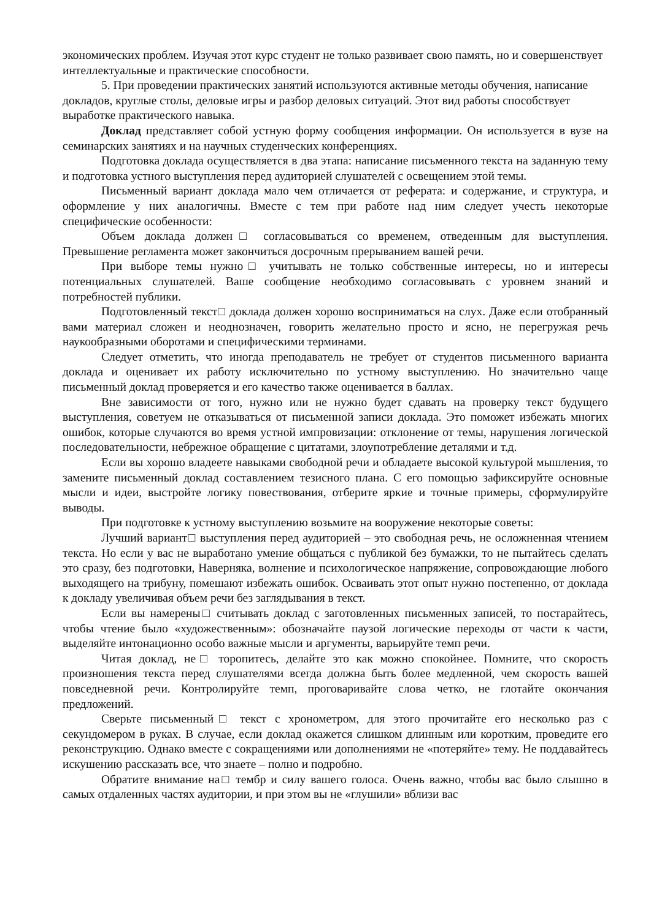экономических проблем. Изучая этот курс студент не только развивает свою память, но и совершенствует интеллектуальные и практические способности.
5. При проведении практических занятий используются активные методы обучения, написание докладов, круглые столы, деловые игры и разбор деловых ситуаций. Этот вид работы способствует выработке практического навыка.
Доклад представляет собой устную форму сообщения информации. Он используется в вузе на семинарских занятиях и на научных студенческих конференциях.
Подготовка доклада осуществляется в два этапа: написание письменного текста на заданную тему и подготовка устного выступления перед аудиторией слушателей с освещением этой темы.
Письменный вариант доклада мало чем отличается от реферата: и содержание, и структура, и оформление у них аналогичны. Вместе с тем при работе над ним следует учесть некоторые специфические особенности:
Объем доклада должен□ согласовываться со временем, отведенным для выступления. Превышение регламента может закончиться досрочным прерыванием вашей речи.
При выборе темы нужно□ учитывать не только собственные интересы, но и интересы потенциальных слушателей. Ваше сообщение необходимо согласовывать с уровнем знаний и потребностей публики.
Подготовленный текст□ доклада должен хорошо восприниматься на слух. Даже если отобранный вами материал сложен и неоднозначен, говорить желательно просто и ясно, не перегружая речь наукообразными оборотами и специфическими терминами.
Следует отметить, что иногда преподаватель не требует от студентов письменного варианта доклада и оценивает их работу исключительно по устному выступлению. Но значительно чаще письменный доклад проверяется и его качество также оценивается в баллах.
Вне зависимости от того, нужно или не нужно будет сдавать на проверку текст будущего выступления, советуем не отказываться от письменной записи доклада. Это поможет избежать многих ошибок, которые случаются во время устной импровизации: отклонение от темы, нарушения логической последовательности, небрежное обращение с цитатами, злоупотребление деталями и т.д.
Если вы хорошо владеете навыками свободной речи и обладаете высокой культурой мышления, то замените письменный доклад составлением тезисного плана. С его помощью зафиксируйте основные мысли и идеи, выстройте логику повествования, отберите яркие и точные примеры, сформулируйте выводы.
При подготовке к устному выступлению возьмите на вооружение некоторые советы:
Лучший вариант□ выступления перед аудиторией – это свободная речь, не осложненная чтением текста. Но если у вас не выработано умение общаться с публикой без бумажки, то не пытайтесь сделать это сразу, без подготовки, Наверняка, волнение и психологическое напряжение, сопровождающие любого выходящего на трибуну, помешают избежать ошибок. Осваивать этот опыт нужно постепенно, от доклада к докладу увеличивая объем речи без заглядывания в текст.
Если вы намерены□ считывать доклад с заготовленных письменных записей, то постарайтесь, чтобы чтение было «художественным»: обозначайте паузой логические переходы от части к части, выделяйте интонационно особо важные мысли и аргументы, варьируйте темп речи.
Читая доклад, не□ торопитесь, делайте это как можно спокойнее. Помните, что скорость произношения текста перед слушателями всегда должна быть более медленной, чем скорость вашей повседневной речи. Контролируйте темп, проговаривайте слова четко, не глотайте окончания предложений.
Сверьте письменный□ текст с хронометром, для этого прочитайте его несколько раз с секундомером в руках. В случае, если доклад окажется слишком длинным или коротким, проведите его реконструкцию. Однако вместе с сокращениями или дополнениями не «потеряйте» тему. Не поддавайтесь искушению рассказать все, что знаете – полно и подробно.
Обратите внимание на□ тембр и силу вашего голоса. Очень важно, чтобы вас было слышно в самых отдаленных частях аудитории, и при этом вы не «глушили» вблизи вас